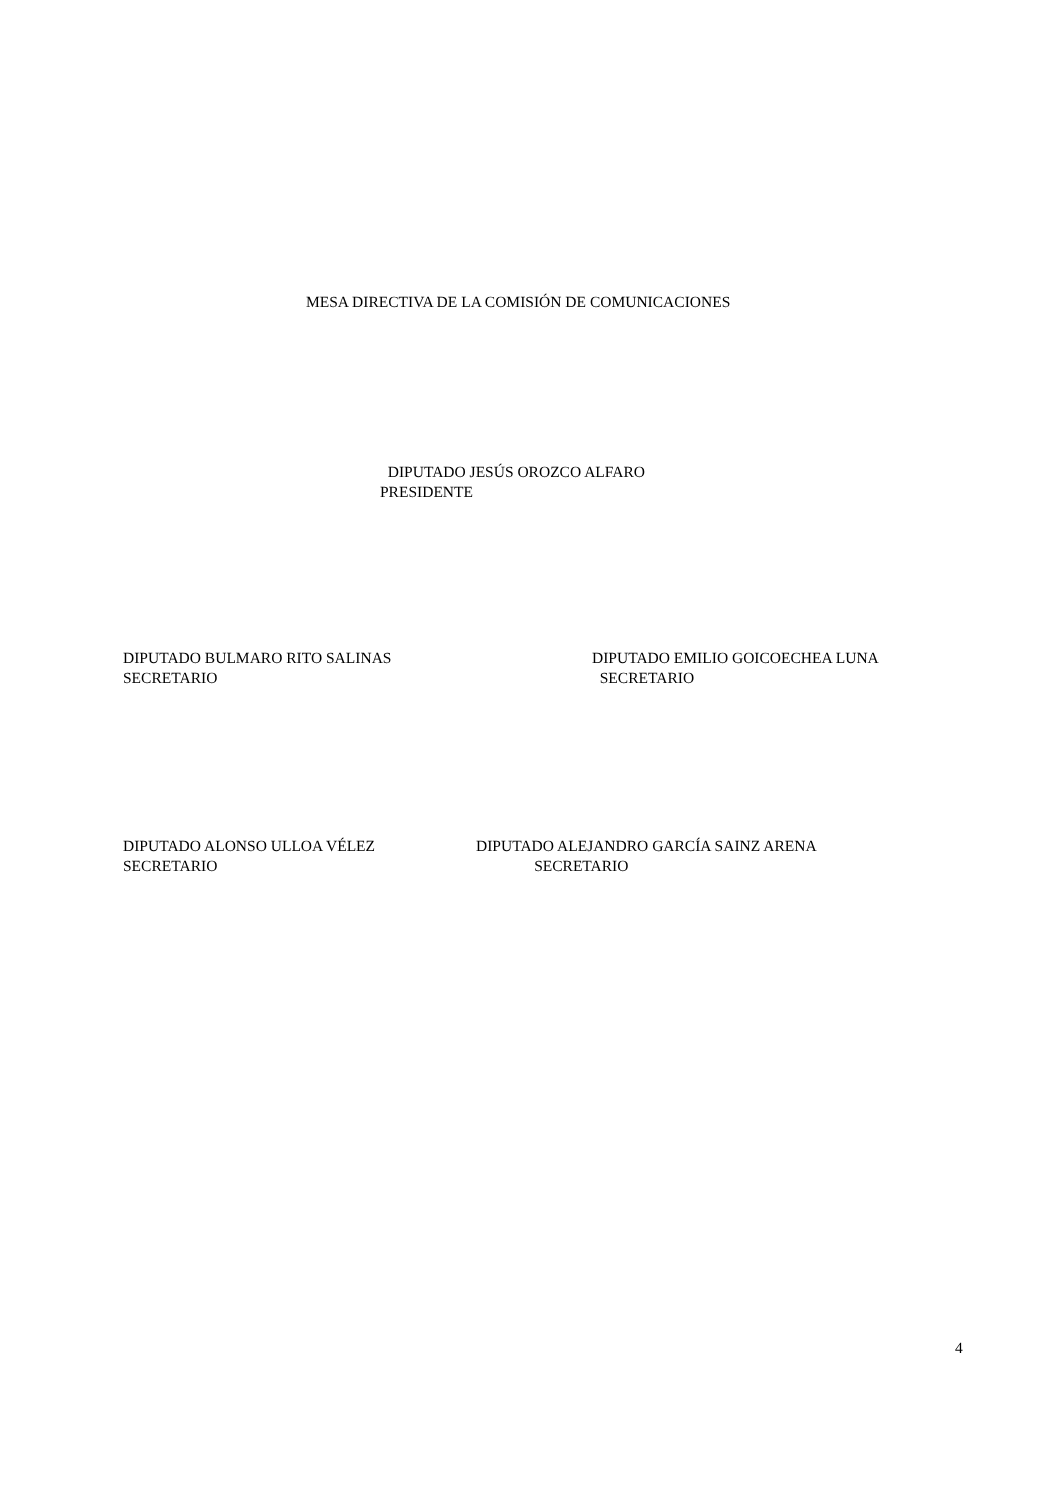MESA DIRECTIVA DE LA COMISIÓN DE COMUNICACIONES
DIPUTADO JESÚS OROZCO ALFARO PRESIDENTE
DIPUTADO BULMARO RITO SALINAS SECRETARIO
DIPUTADO EMILIO GOICOECHEA LUNA SECRETARIO
DIPUTADO ALONSO ULLOA VÉLEZ SECRETARIO
DIPUTADO ALEJANDRO GARCÍA SAINZ ARENA SECRETARIO
4